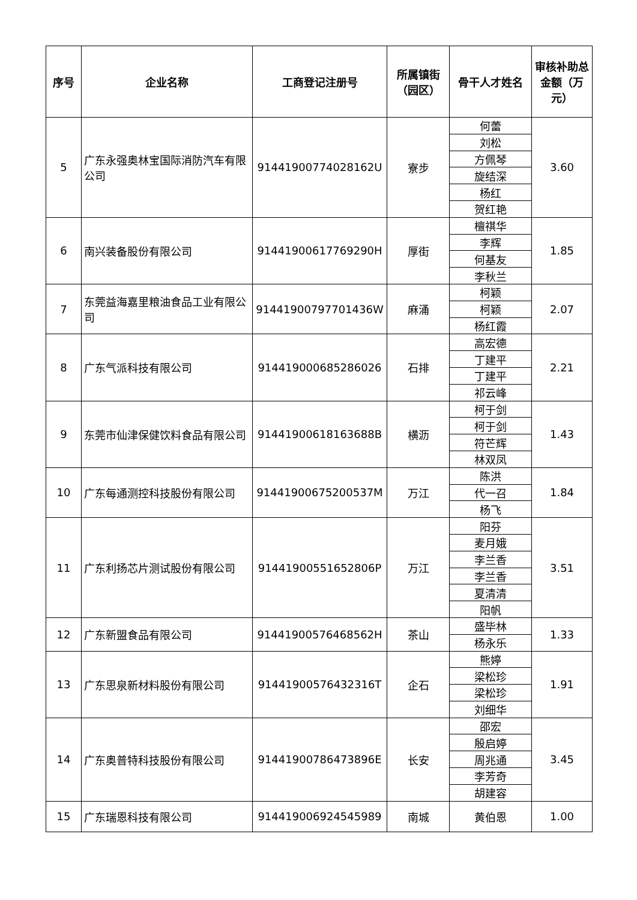| 序号 | 企业名称 | 工商登记注册号 | 所属镇街（园区） | 骨干人才姓名 | 审核补助总金额（万元） |
| --- | --- | --- | --- | --- | --- |
| 5 | 广东永强奥林宝国际消防汽车有限公司 | 91441900774028162U | 寮步 | 何蕾 | 3.60 |
| | | | | 刘松 | |
| | | | | 方佩琴 | |
| | | | | 旋结深 | |
| | | | | 杨红 | |
| | | | | 贺红艳 | |
| 6 | 南兴装备股份有限公司 | 91441900617769290H | 厚街 | 檀祺华 | 1.85 |
| | | | | 李辉 | |
| | | | | 何基友 | |
| | | | | 李秋兰 | |
| 7 | 东莞益海嘉里粮油食品工业有限公司 | 91441900797701436W | 麻涌 | 柯颖 | 2.07 |
| | | | | 柯颖 | |
| | | | | 杨红霞 | |
| 8 | 广东气派科技有限公司 | 914419000685286026 | 石排 | 高宏德 | 2.21 |
| | | | | 丁建平 | |
| | | | | 丁建平 | |
| | | | | 祁云峰 | |
| 9 | 东莞市仙津保健饮料食品有限公司 | 91441900618163688B | 横沥 | 柯于剑 | 1.43 |
| | | | | 柯于剑 | |
| | | | | 符芒辉 | |
| | | | | 林双凤 | |
| 10 | 广东每通测控科技股份有限公司 | 91441900675200537M | 万江 | 陈洪 | 1.84 |
| | | | | 代一召 | |
| | | | | 杨飞 | |
| 11 | 广东利扬芯片测试股份有限公司 | 91441900551652806P | 万江 | 阳芬 | 3.51 |
| | | | | 麦月娥 | |
| | | | | 李兰香 | |
| | | | | 李兰香 | |
| | | | | 夏清清 | |
| | | | | 阳帆 | |
| 12 | 广东新盟食品有限公司 | 91441900576468562H | 茶山 | 盛毕林 | 1.33 |
| | | | | 杨永乐 | |
| 13 | 广东思泉新材料股份有限公司 | 91441900576432316T | 企石 | 熊婷 | 1.91 |
| | | | | 梁松珍 | |
| | | | | 梁松珍 | |
| | | | | 刘细华 | |
| 14 | 广东奥普特科技股份有限公司 | 91441900786473896E | 长安 | 邵宏 | 3.45 |
| | | | | 殷启婷 | |
| | | | | 周兆通 | |
| | | | | 李芳奇 | |
| | | | | 胡建容 | |
| 15 | 广东瑞恩科技有限公司 | 914419006924545989 | 南城 | 黄伯恩 | 1.00 |